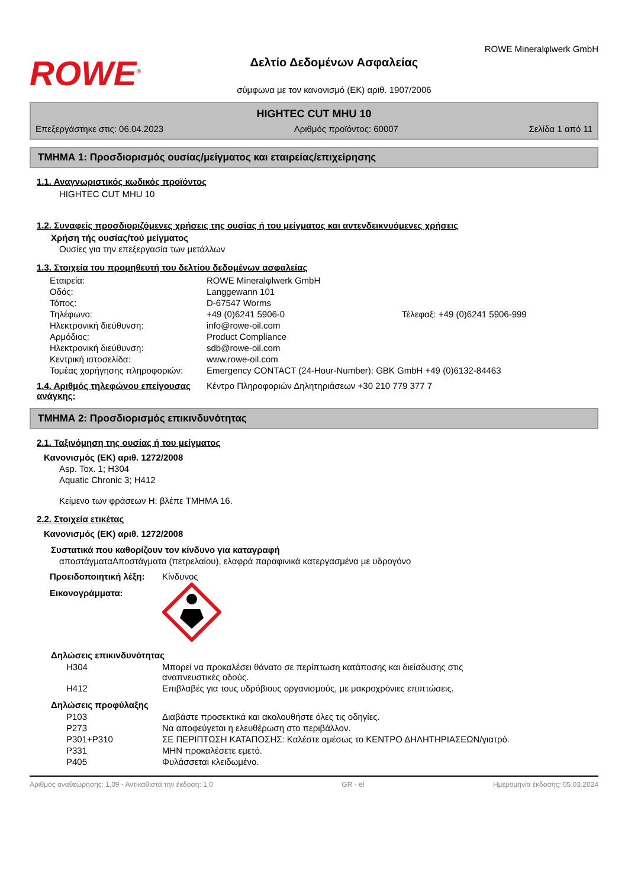ROWE<sup>®</sup>
Δελτίο Δεδομένων Ασφαλείας
σύμφωνα με τον κανονισμό (ΕΚ) αριθ. 1907/2006
ROWE Mineralφlwerk GmbH
HIGHTEC CUT MHU 10
Επεξεργάστηκε στις: 06.04.2023 Αριθμός προϊόντος: 60007 Σελίδα 1 από 11
ΤΜΗΜΑ 1: Προσδιορισμός ουσίας/μείγματος και εταιρείας/επιχείρησης
1.1. Αναγνωριστικός κωδικός προϊόντος
HIGHTEC CUT MHU 10
1.2. Συναφείς προσδιοριζόμενες χρήσεις της ουσίας ή του μείγματος και αντενδεικνυόμενες χρήσεις
Χρήση τής ουσίας/τού μείγματος
Ουσίες για την επεξεργασία των μετάλλων
1.3. Στοιχεία του προμηθευτή του δελτίου δεδομένων ασφαλείας
| Εταιρεία: | ROWE Mineralφlwerk GmbH | |
| Οδός: | Langgewann 101 | |
| Τόπος: | D-67547 Worms | |
| Τηλέφωνο: | +49 (0)6241 5906-0 | Τέλεφαξ: +49 (0)6241 5906-999 |
| Ηλεκτρονική διεύθυνση: | info@rowe-oil.com | |
| Αρμόδιος: | Product Compliance | |
| Ηλεκτρονική διεύθυνση: | sdb@rowe-oil.com | |
| Κεντρική ιστοσελίδα: | www.rowe-oil.com | |
| Τομέας χορήγησης πληροφοριών: | Emergency CONTACT (24-Hour-Number): GBK GmbH +49 (0)6132-84463 | |
1.4. Αριθμός τηλεφώνου επείγουσας ανάγκης:
Κέντρο Πληροφοριών Δηλητηριάσεων +30 210 779 377 7
ΤΜΗΜΑ 2: Προσδιορισμός επικινδυνότητας
2.1. Ταξινόμηση της ουσίας ή του μείγματος
Κανονισμός (ΕΚ) αριθ. 1272/2008
Asp. Tox. 1; H304
Aquatic Chronic 3; H412
Κείμενο των φράσεων H: βλέπε ΤΜΗΜΑ 16.
2.2. Στοιχεία ετικέτας
Κανονισμός (ΕΚ) αριθ. 1272/2008
Συστατικά που καθορίζουν τον κίνδυνο για καταγραφή
αποστάγματαΑποστάγματα (πετρελαίου), ελαφρά παραφινικά κατεργασμένα με υδρογόνο
| Προειδοποιητική λέξη: | Κίνδυνος |
| Εικονογράμματα: | |
Δηλώσεις επικινδυνότητας
| H304 | Μπορεί να προκαλέσει θάνατο σε περίπτωση κατάποσης και διείσδυσης στις αναπνευστικές οδούς. |
| H412 | Επιβλαβές για τους υδρόβιους οργανισμούς, με μακροχρόνιες επιπτώσεις. |
Δηλώσεις προφύλαξης
| P103 | Διαβάστε προσεκτικά και ακολουθήστε όλες τις οδηγίες. |
| P273 | Να αποφεύγεται η ελευθέρωση στο περιβάλλον. |
| P301+P310 | ΣΕ ΠΕΡΙΠΤΩΣΗ ΚΑΤΑΠΟΣΗΣ: Καλέστε αμέσως το ΚΕΝΤΡΟ ΔΗΛΗΤΗΡΙΑΣΕΩΝ/γιατρό. |
| P331 | ΜΗΝ προκαλέσετε εμετό. |
| P405 | Φυλάσσεται κλειδωμένο. |
Αριθμός αναθεώρησης: 1,09 - Αντικαθιστά την έκδοση: 1,0 GR - el Ημερομηνία έκδοσης: 05.03.2024